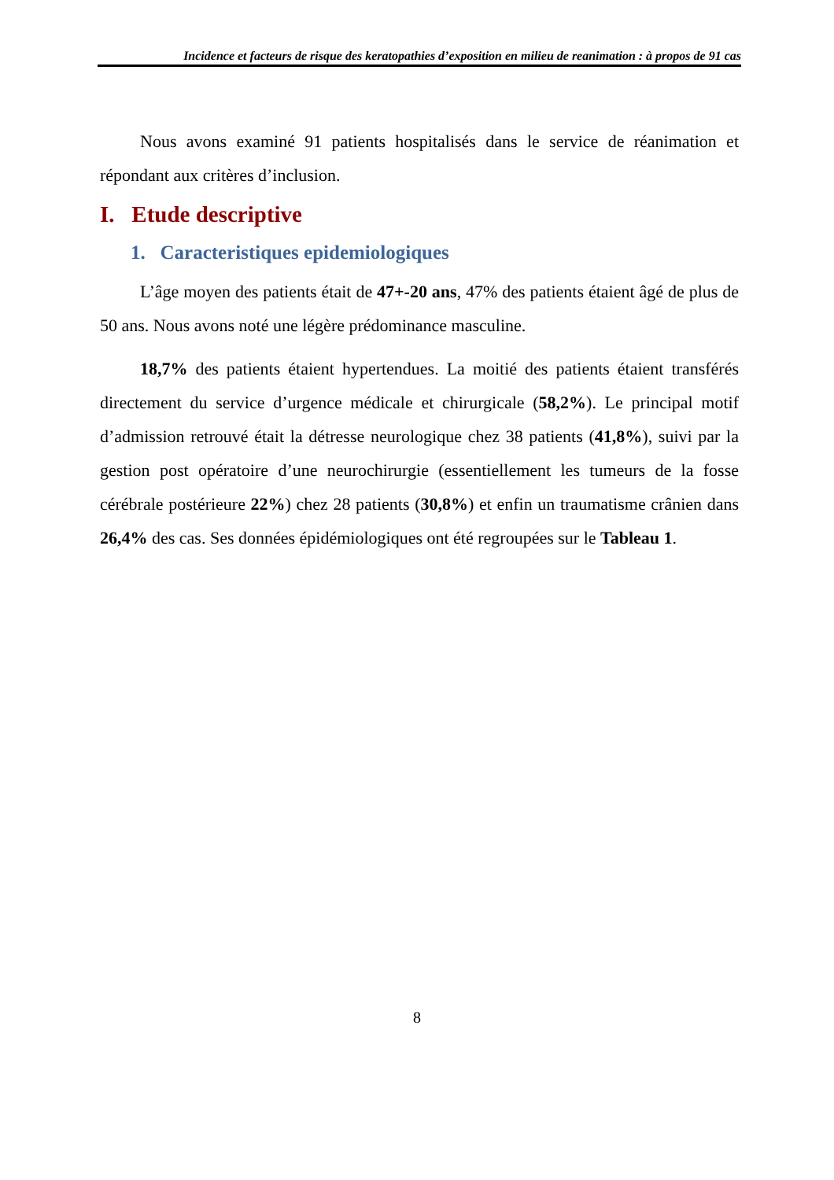Incidence et facteurs de risque des keratopathies d’exposition en milieu de reanimation : à propos de 91 cas
Nous avons examiné 91 patients hospitalisés dans le service de réanimation et répondant aux critères d’inclusion.
I. Etude descriptive
1. Caracteristiques epidemiologiques
L’âge moyen des patients était de 47+-20 ans, 47% des patients étaient âgé de plus de 50 ans. Nous avons noté une légère prédominance masculine.
18,7% des patients étaient hypertendues. La moitié des patients étaient transférés directement du service d’urgence médicale et chirurgicale (58,2%). Le principal motif d’admission retrouvé était la détresse neurologique chez 38 patients (41,8%), suivi par la gestion post opératoire d’une neurochirurgie (essentiellement les tumeurs de la fosse cérébrale postérieure 22%) chez 28 patients (30,8%) et enfin un traumatisme crânien dans 26,4% des cas. Ses données épidémiologiques ont été regroupées sur le Tableau 1.
8